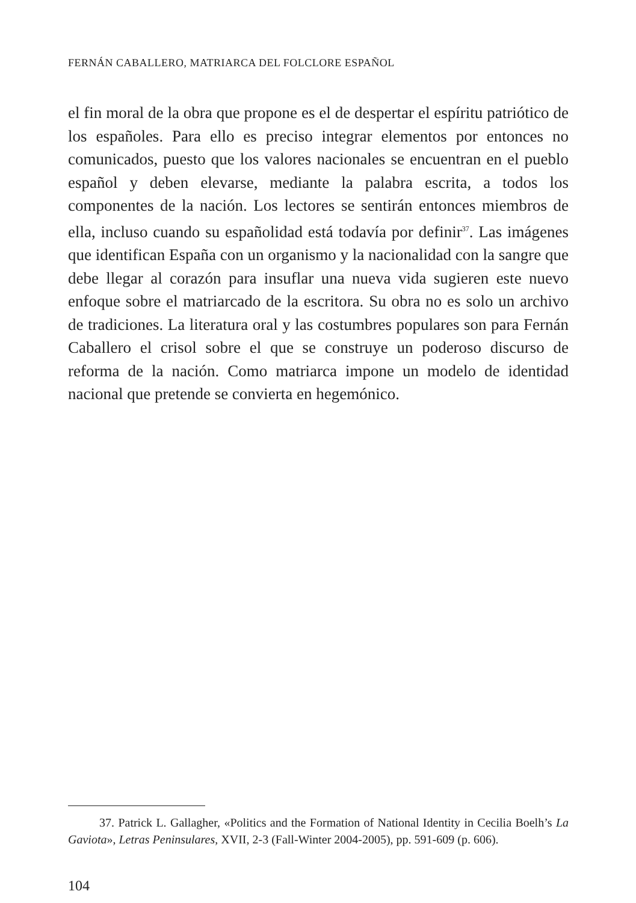FERNÁN CABALLERO, MATRIARCA DEL FOLCLORE ESPAÑOL
el fin moral de la obra que propone es el de despertar el espíritu patriótico de los españoles. Para ello es preciso integrar elementos por entonces no comunicados, puesto que los valores nacionales se encuentran en el pueblo español y deben elevarse, mediante la palabra escrita, a todos los componentes de la nación. Los lectores se sentirán entonces miembros de ella, incluso cuando su españolidad está todavía por definir<sup>37</sup>. Las imágenes que identifican España con un organismo y la nacionalidad con la sangre que debe llegar al corazón para insuflar una nueva vida sugieren este nuevo enfoque sobre el matriarcado de la escritora. Su obra no es solo un archivo de tradiciones. La literatura oral y las costumbres populares son para Fernán Caballero el crisol sobre el que se construye un poderoso discurso de reforma de la nación. Como matriarca impone un modelo de identidad nacional que pretende se convierta en hegemónico.
37. Patrick L. Gallagher, «Politics and the Formation of National Identity in Cecilia Boelh’s La Gaviota», Letras Peninsulares, XVII, 2-3 (Fall-Winter 2004-2005), pp. 591-609 (p. 606).
104